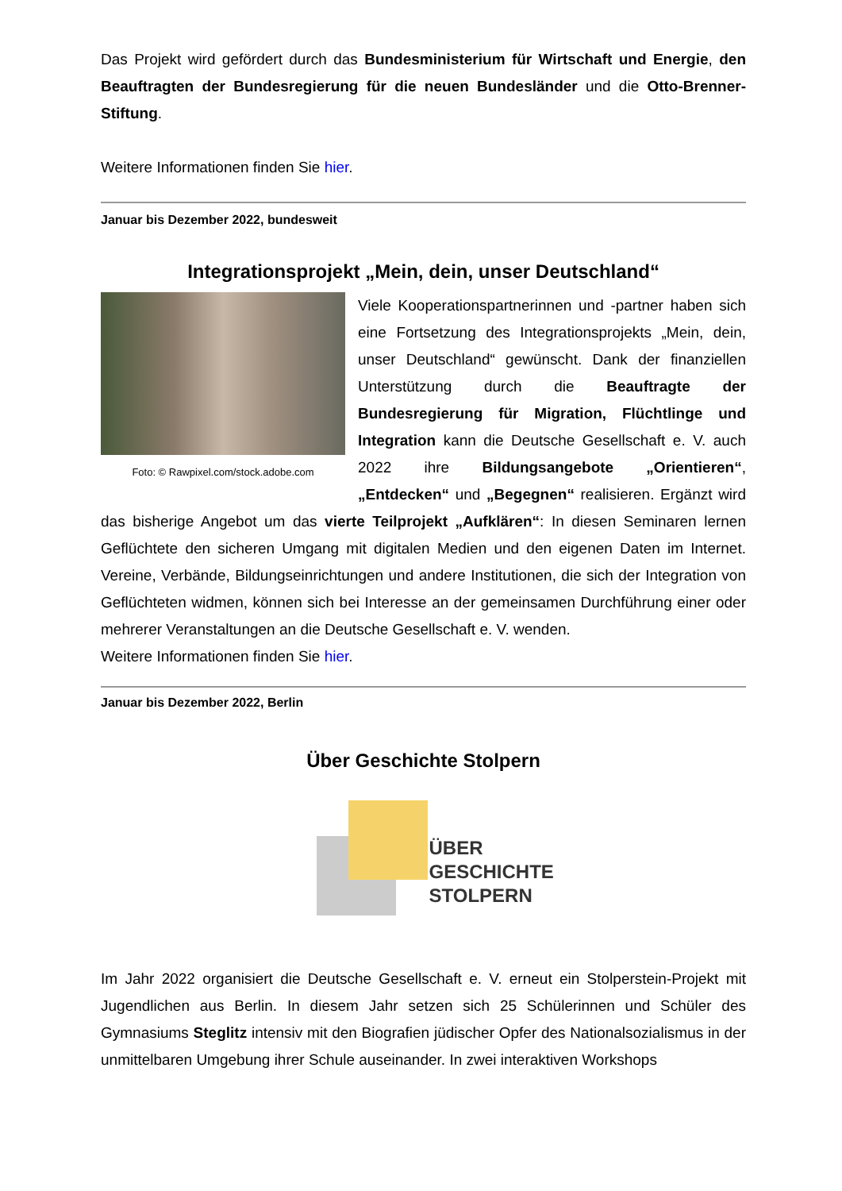Das Projekt wird gefördert durch das Bundesministerium für Wirtschaft und Energie, den Beauftragten der Bundesregierung für die neuen Bundesländer und die Otto-Brenner-Stiftung.
Weitere Informationen finden Sie hier.
Januar bis Dezember 2022, bundesweit
Integrationsprojekt „Mein, dein, unser Deutschland“
Foto: © Rawpixel.com/stock.adobe.com
Viele Kooperationspartnerinnen und -partner haben sich eine Fortsetzung des Integrationsprojekts „Mein, dein, unser Deutschland“ gewünscht. Dank der finanziellen Unterstützung durch die Beauftragte der Bundesregierung für Migration, Flüchtlinge und Integration kann die Deutsche Gesellschaft e. V. auch 2022 ihre Bildungsangebote „Orientieren“, „Entdecken“ und „Begegnen“ realisieren. Ergänzt wird das bisherige Angebot um das vierte Teilprojekt „Aufklären“: In diesen Seminaren lernen Geflüchtete den sicheren Umgang mit digitalen Medien und den eigenen Daten im Internet. Vereine, Verbände, Bildungseinrichtungen und andere Institutionen, die sich der Integration von Geflüchteten widmen, können sich bei Interesse an der gemeinsamen Durchführung einer oder mehrerer Veranstaltungen an die Deutsche Gesellschaft e. V. wenden.
Weitere Informationen finden Sie hier.
Januar bis Dezember 2022, Berlin
Über Geschichte Stolpern
ÜBER
GESCHICHTE
STOLPERN
Im Jahr 2022 organisiert die Deutsche Gesellschaft e. V. erneut ein Stolperstein-Projekt mit Jugendlichen aus Berlin. In diesem Jahr setzen sich 25 Schülerinnen und Schüler des Gymnasiums Steglitz intensiv mit den Biografien jüdischer Opfer des Nationalsozialismus in der unmittelbaren Umgebung ihrer Schule auseinander. In zwei interaktiven Workshops